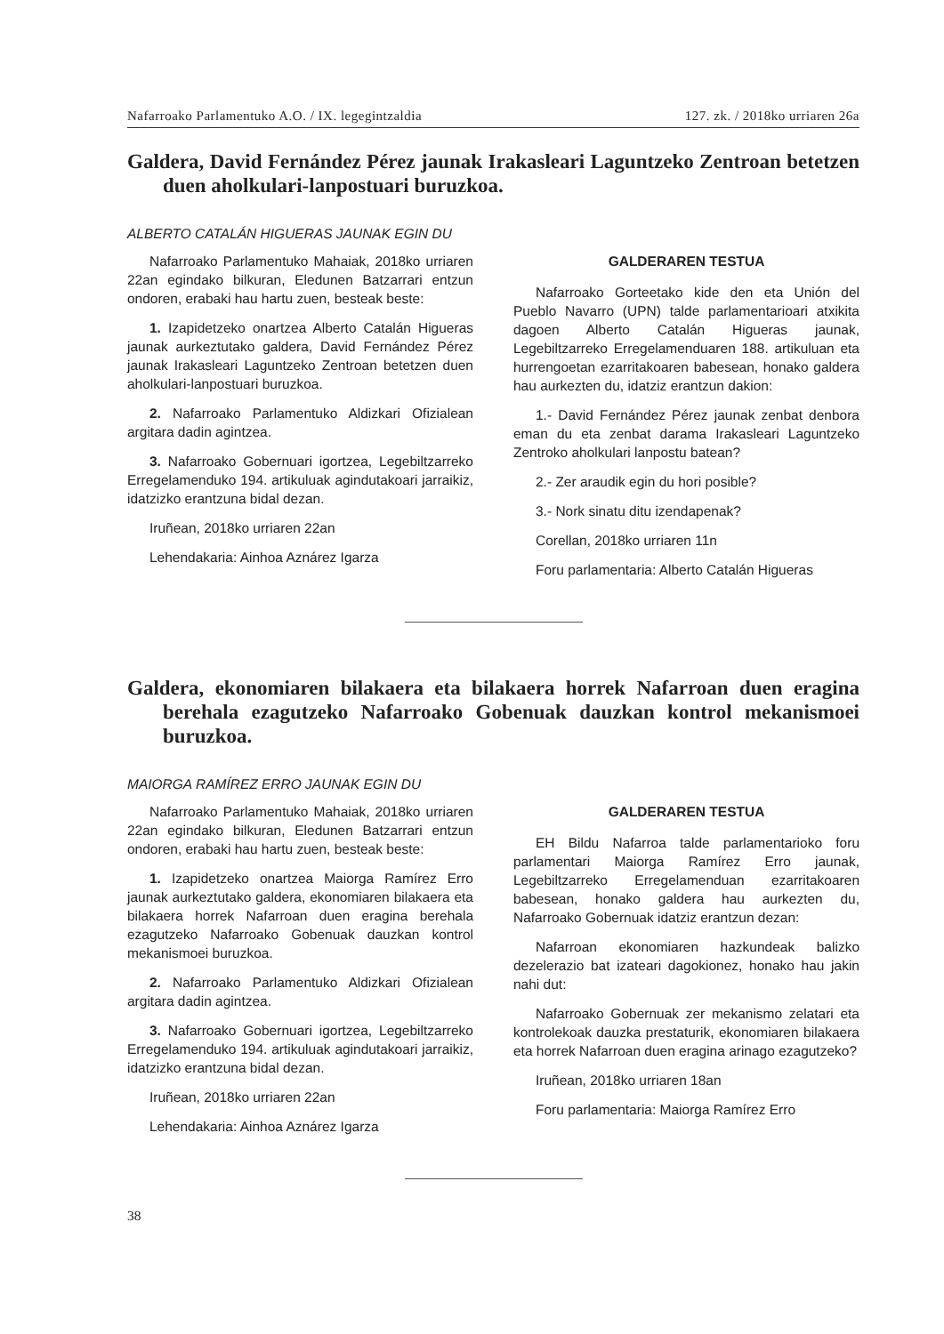Nafarroako Parlamentuko A.O. / IX. legegintzaldia 127. zk. / 2018ko urriaren 26a
Galdera, David Fernández Pérez jaunak Irakasleari Laguntzeko Zentroan betetzen duen aholkulari-lanpostuari buruzkoa.
ALBERTO CATALÁN HIGUERAS JAUNAK EGIN DU
Nafarroako Parlamentuko Mahaiak, 2018ko urriaren 22an egindako bilkuran, Eledunen Batzarrari entzun ondoren, erabaki hau hartu zuen, besteak beste:
1. Izapidetzeko onartzea Alberto Catalán Higueras jaunak aurkeztutako galdera, David Fernández Pérez jaunak Irakasleari Laguntzeko Zentroan betetzen duen aholkulari-lanpostuari buruzkoa.
2. Nafarroako Parlamentuko Aldizkari Ofizialean argitara dadin agintzea.
3. Nafarroako Gobernuari igortzea, Legebiltzarreko Erregelamenduko 194. artikuluak agindutakoari jarraikiz, idatzizko erantzuna bidal dezan.
Iruñean, 2018ko urriaren 22an
Lehendakaria: Ainhoa Aznárez Igarza
GALDERAREN TESTUA
Nafarroako Gorteetako kide den eta Unión del Pueblo Navarro (UPN) talde parlamentarioari atxikita dagoen Alberto Catalán Higueras jaunak, Legebiltzarreko Erregelamenduaren 188. artikuluan eta hurrengoetan ezarritakoaren babesean, honako galdera hau aurkezten du, idatziz erantzun dakion:
1.- David Fernández Pérez jaunak zenbat denbora eman du eta zenbat darama Irakasleari Laguntzeko Zentroko aholkulari lanpostu batean?
2.- Zer araudik egin du hori posible?
3.- Nork sinatu ditu izendapenak?
Corellan, 2018ko urriaren 11n
Foru parlamentaria: Alberto Catalán Higueras
Galdera, ekonomiaren bilakaera eta bilakaera horrek Nafarroan duen eragina berehala ezagutzeko Nafarroako Gobenuak dauzkan kontrol mekanismoei buruzkoa.
MAIORGA RAMÍREZ ERRO JAUNAK EGIN DU
Nafarroako Parlamentuko Mahaiak, 2018ko urriaren 22an egindako bilkuran, Eledunen Batzarrari entzun ondoren, erabaki hau hartu zuen, besteak beste:
1. Izapidetzeko onartzea Maiorga Ramírez Erro jaunak aurkeztutako galdera, ekonomiaren bilakaera eta bilakaera horrek Nafarroan duen eragina berehala ezagutzeko Nafarroako Gobenuak dauzkan kontrol mekanismoei buruzkoa.
2. Nafarroako Parlamentuko Aldizkari Ofizialean argitara dadin agintzea.
3. Nafarroako Gobernuari igortzea, Legebiltzarreko Erregelamenduko 194. artikuluak agindutakoari jarraikiz, idatzizko erantzuna bidal dezan.
Iruñean, 2018ko urriaren 22an
Lehendakaria: Ainhoa Aznárez Igarza
GALDERAREN TESTUA
EH Bildu Nafarroa talde parlamentarioko foru parlamentari Maiorga Ramírez Erro jaunak, Legebiltzarreko Erregelamenduan ezarritakoaren babesean, honako galdera hau aurkezten du, Nafarroako Gobernuak idatziz erantzun dezan:
Nafarroan ekonomiaren hazkundeak balizko dezelerazio bat izateari dagokionez, honako hau jakin nahi dut:
Nafarroako Gobernuak zer mekanismo zelatari eta kontrolekoak dauzka prestaturik, ekonomiaren bilakaera eta horrek Nafarroan duen eragina arinago ezagutzeko?
Iruñean, 2018ko urriaren 18an
Foru parlamentaria: Maiorga Ramírez Erro
38